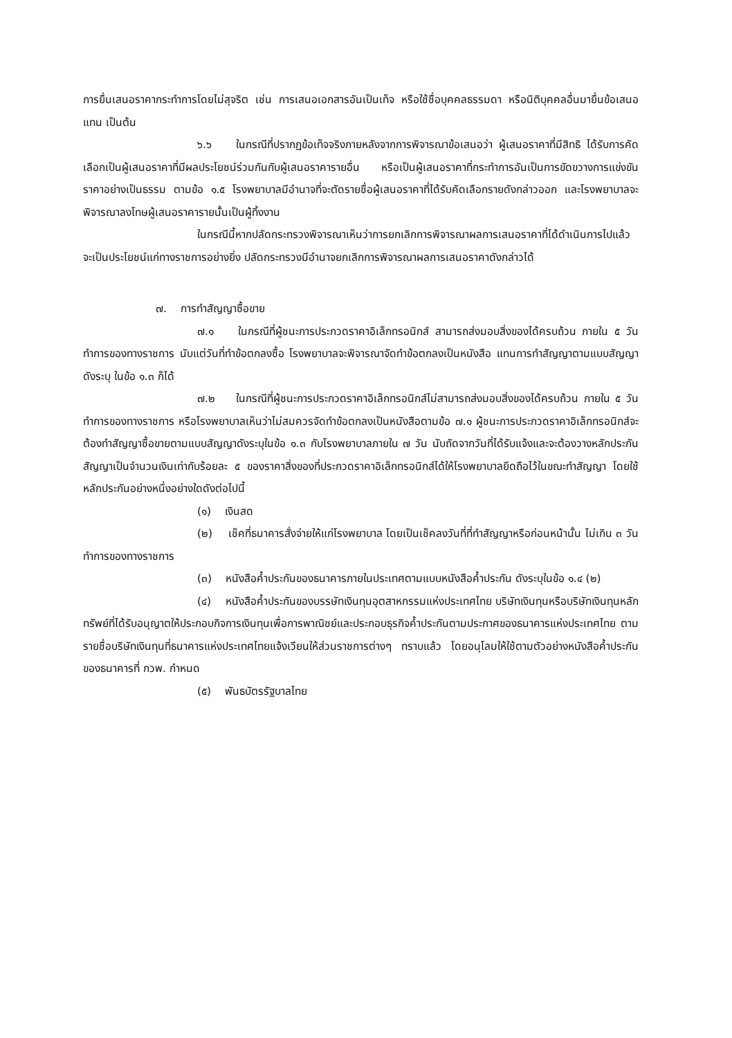การยื่นเสนอราคากระทำการโดยไม่สุจริต เช่น การเสนอเอกสารอันเป็นเท็จ หรือใช้ชื่อบุคคลธรรมดา หรือนิติบุคคลอื่นมายื่นข้อเสนอแทน เป็นต้น
๖.๖ ในกรณีที่ปรากฏข้อเท็จจริงภายหลังจากการพิจารณาข้อเสนอว่า ผู้เสนอราคาที่มีสิทธิ ได้รับการคัดเลือกเป็นผู้เสนอราคาที่มีผลประโยชน์ร่วมกันกับผู้เสนอราคารายอื่น หรือเป็นผู้เสนอราคาที่กระทำการอันเป็นการขัดขวางการแข่งขันราคาอย่างเป็นธรรม ตามข้อ ๑.๕ โรงพยาบาลมีอำนาจที่จะตัดรายชื่อผู้เสนอราคาที่ได้รับคัดเลือกรายดังกล่าวออก และโรงพยาบาลจะพิจารณาลงโทษผู้เสนอราคารายนั้นเป็นผู้ทิ้งงาน
ในกรณีนี้หากปลัดกระทรวงพิจารณาเห็นว่าการยกเลิกการพิจารณาผลการเสนอราคาที่ได้ดำเนินการไปแล้วจะเป็นประโยชน์แก่ทางราชการอย่างยิ่ง ปลัดกระทรวงมีอำนาจยกเลิกการพิจารณาผลการเสนอราคาดังกล่าวได้
๗. การทำสัญญาซื้อขาย
๗.๑ ในกรณีที่ผู้ชนะการประกวดราคาอิเล็กทรอนิกส์ สามารถส่งมอบสิ่งของได้ครบถ้วน ภายใน ๕ วันทำการของทางราชการ นับแต่วันที่ทำข้อตกลงซื้อ โรงพยาบาลจะพิจารณาจัดทำข้อตกลงเป็นหนังสือ แทนการทำสัญญาตามแบบสัญญาดังระบุ ในข้อ ๑.๓ ก็ได้
๗.๒ ในกรณีที่ผู้ชนะการประกวดราคาอิเล็กทรอนิกส์ไม่สามารถส่งมอบสิ่งของได้ครบถ้วน ภายใน ๕ วันทำการของทางราชการ หรือโรงพยาบาลเห็นว่าไม่สมควรจัดทำข้อตกลงเป็นหนังสือตามข้อ ๗.๑ ผู้ชนะการประกวดราคาอิเล็กทรอนิกส์จะต้องทำสัญญาซื้อขายตามแบบสัญญาดังระบุในข้อ ๑.๓ กับโรงพยาบาลภายใน ๗ วัน นับถัดจากวันที่ได้รับแจ้งและจะต้องวางหลักประกันสัญญาเป็นจำนวนเงินเท่ากับร้อยละ ๕ ของราคาสิ่งของที่ประกวดราคาอิเล็กทรอนิกส์ได้ให้โรงพยาบาลยึดถือไว้ในขณะทำสัญญา โดยใช้หลักประกันอย่างหนึ่งอย่างใดดังต่อไปนี้
(๑) เงินสด
(๒) เช็คที่ธนาคารสั่งจ่ายให้แก่โรงพยาบาล โดยเป็นเช็คลงวันที่ที่ทำสัญญาหรือก่อนหน้านั้น ไม่เกิน ๓ วันทำการของทางราชการ
(๓) หนังสือค้ำประกันของธนาคารภายในประเทศตามแบบหนังสือค้ำประกัน ดังระบุในข้อ ๑.๔ (๒)
(๔) หนังสือค้ำประกันของบรรษัทเงินทุนอุตสาหกรรมแห่งประเทศไทย บริษัทเงินทุนหรือบริษัทเงินทุนหลักทรัพย์ที่ได้รับอนุญาตให้ประกอบกิจการเงินทุนเพื่อการพาณิชย์และประกอบธุรกิจค้ำประกันตามประกาศของธนาคารแห่งประเทศไทย ตามรายชื่อบริษัทเงินทุนที่ธนาคารแห่งประเทศไทยแจ้งเวียนให้ส่วนราชการต่างๆ ทราบแล้ว โดยอนุโลมให้ใช้ตามตัวอย่างหนังสือค้ำประกันของธนาคารที่ กวพ. กำหนด
(๕) พันธบัตรรัฐบาลไทย